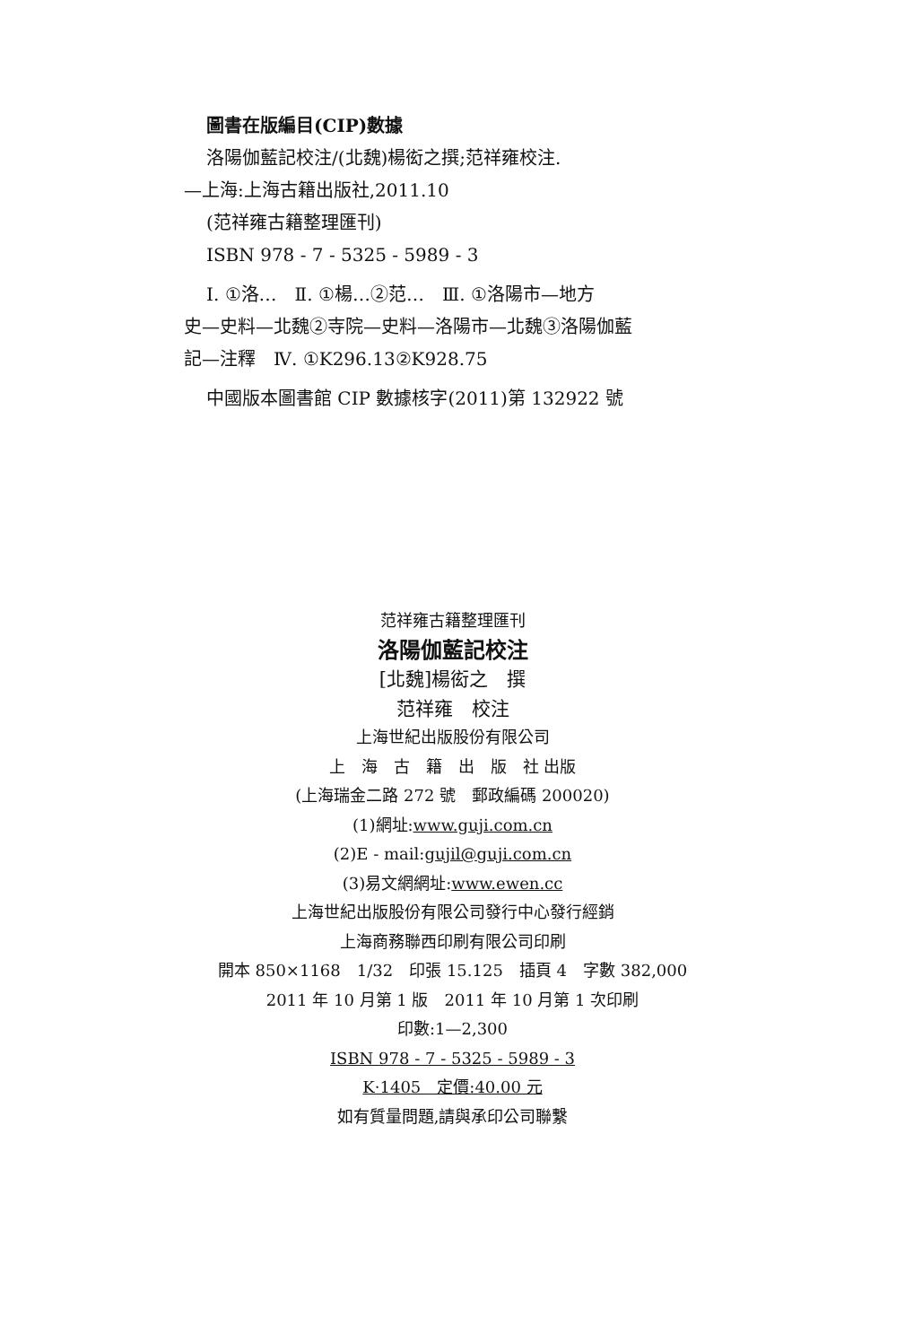圖書在版編目(CIP)數據
洛陽伽藍記校注/(北魏)楊衒之撰;范祥雍校注.
—上海:上海古籍出版社,2011.10
(范祥雍古籍整理匯刊)
ISBN 978 - 7 - 5325 - 5989 - 3
Ⅰ. ①洛…　Ⅱ. ①楊…②范…　Ⅲ. ①洛陽市—地方
史—史料—北魏②寺院—史料—洛陽市—北魏③洛陽伽藍
記—注釋　Ⅳ. ①K296.13②K928.75
中國版本圖書館 CIP 數據核字(2011)第 132922 號
范祥雍古籍整理匯刊
洛陽伽藍記校注
[北魏]楊衒之　撰
范祥雍　校注
上海世紀出版股份有限公司
上　海　古　籍　出　版　社 出版
(上海瑞金二路 272 號　郵政編碼 200020)
(1)網址:www.guji.com.cn
(2)E - mail:gujil@guji.com.cn
(3)易文網網址:www.ewen.cc
上海世紀出版股份有限公司發行中心發行經銷
上海商務聯西印刷有限公司印刷
開本 850×1168　1/32　印張 15.125　插頁 4　字數 382,000
2011 年 10 月第 1 版　2011 年 10 月第 1 次印刷
印數:1—2,300
ISBN 978 - 7 - 5325 - 5989 - 3
K·1405　定價:40.00 元
如有質量問題,請與承印公司聯繫